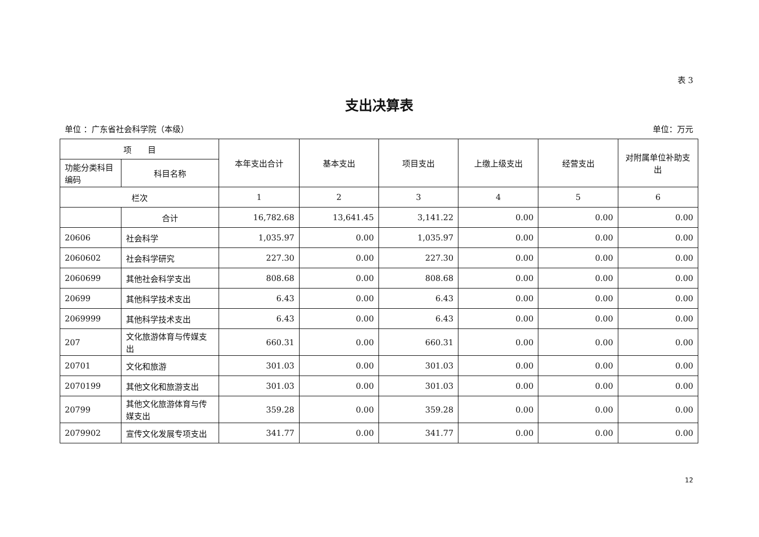表 3
支出决算表
单位 ：广东省社会科学院（本级） 单位：万元
| 项 目 | | 本年支出合计 | 基本支出 | 项目支出 | 上缴上级支出 | 经营支出 | 对附属单位补助支出 |
| --- | --- | --- | --- | --- | --- | --- | --- |
| 功能分类科目编码 | 科目名称 | | | | | | |
| 栏次 | | 1 | 2 | 3 | 4 | 5 | 6 |
| | 合计 | 16,782.68 | 13,641.45 | 3,141.22 | 0.00 | 0.00 | 0.00 |
| 20606 | 社会科学 | 1,035.97 | 0.00 | 1,035.97 | 0.00 | 0.00 | 0.00 |
| 2060602 | 社会科学研究 | 227.30 | 0.00 | 227.30 | 0.00 | 0.00 | 0.00 |
| 2060699 | 其他社会科学支出 | 808.68 | 0.00 | 808.68 | 0.00 | 0.00 | 0.00 |
| 20699 | 其他科学技术支出 | 6.43 | 0.00 | 6.43 | 0.00 | 0.00 | 0.00 |
| 2069999 | 其他科学技术支出 | 6.43 | 0.00 | 6.43 | 0.00 | 0.00 | 0.00 |
| 207 | 文化旅游体育与传媒支出 | 660.31 | 0.00 | 660.31 | 0.00 | 0.00 | 0.00 |
| 20701 | 文化和旅游 | 301.03 | 0.00 | 301.03 | 0.00 | 0.00 | 0.00 |
| 2070199 | 其他文化和旅游支出 | 301.03 | 0.00 | 301.03 | 0.00 | 0.00 | 0.00 |
| 20799 | 其他文化旅游体育与传媒支出 | 359.28 | 0.00 | 359.28 | 0.00 | 0.00 | 0.00 |
| 2079902 | 宣传文化发展专项支出 | 341.77 | 0.00 | 341.77 | 0.00 | 0.00 | 0.00 |
12